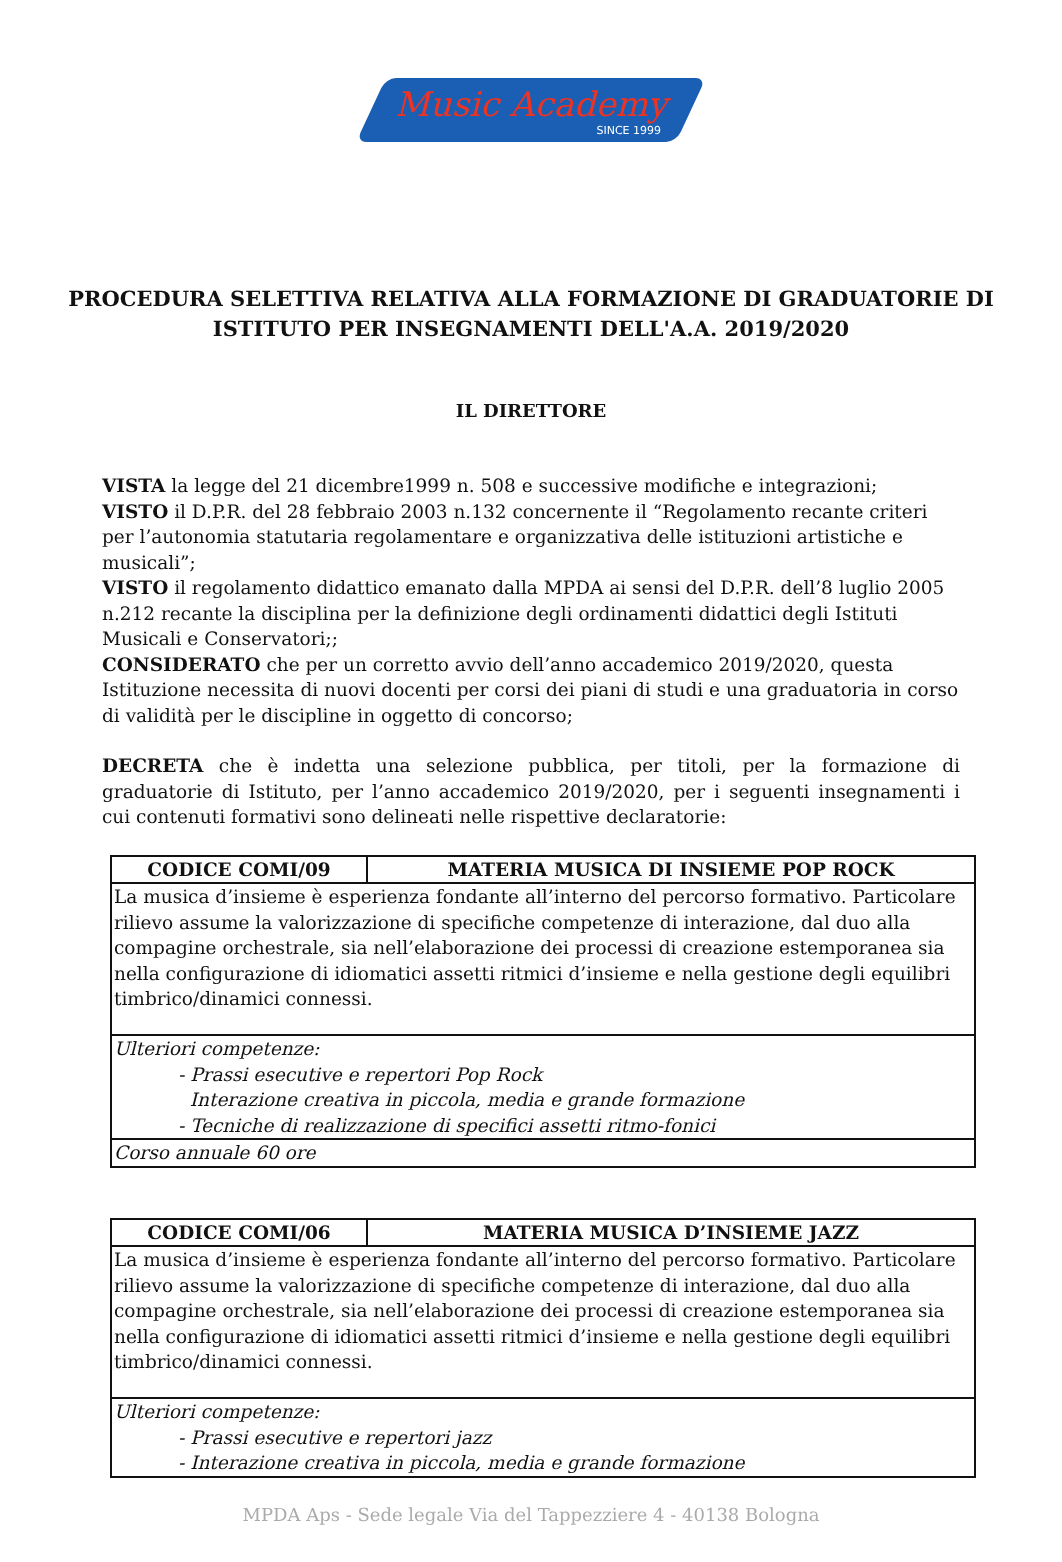Music Academy
SINCE 1999
PROCEDURA SELETTIVA RELATIVA ALLA FORMAZIONE DI GRADUATORIE DI ISTITUTO PER INSEGNAMENTI DELL'A.A. 2019/2020
IL DIRETTORE
VISTA la legge del 21 dicembre1999 n. 508 e successive modifiche e integrazioni;
VISTO il D.P.R. del 28 febbraio 2003 n.132 concernente il “Regolamento recante criteri per l’autonomia statutaria regolamentare e organizzativa delle istituzioni artistiche e musicali”;
VISTO il regolamento didattico emanato dalla MPDA ai sensi del D.P.R. dell’8 luglio 2005 n.212 recante la disciplina per la definizione degli ordinamenti didattici degli Istituti Musicali e Conservatori;;
CONSIDERATO che per un corretto avvio dell’anno accademico 2019/2020, questa Istituzione necessita di nuovi docenti per corsi dei piani di studi e una graduatoria in corso di validità per le discipline in oggetto di concorso;
DECRETA che è indetta una selezione pubblica, per titoli, per la formazione di graduatorie di Istituto, per l’anno accademico 2019/2020, per i seguenti insegnamenti i cui contenuti formativi sono delineati nelle rispettive declaratorie:
| CODICE COMI/09 | MATERIA MUSICA DI INSIEME POP ROCK |
| --- | --- |
| La musica d’insieme è esperienza fondante all’interno del percorso formativo. Particolare rilievo assume la valorizzazione di specifiche competenze di interazione, dal duo alla compagine orchestrale, sia nell’elaborazione dei processi di creazione estemporanea sia nella configurazione di idiomatici assetti ritmici d’insieme e nella gestione degli equilibri timbrico/dinamici connessi. | |
| Ulteriori competenze: - Prassi esecutive e repertori Pop Rock Interazione creativa in piccola, media e grande formazione - Tecniche di realizzazione di specifici assetti ritmo-fonici | |
| Corso annuale 60 ore | |
| CODICE COMI/06 | MATERIA MUSICA D’INSIEME JAZZ |
| --- | --- |
| La musica d’insieme è esperienza fondante all’interno del percorso formativo. Particolare rilievo assume la valorizzazione di specifiche competenze di interazione, dal duo alla compagine orchestrale, sia nell’elaborazione dei processi di creazione estemporanea sia nella configurazione di idiomatici assetti ritmici d’insieme e nella gestione degli equilibri timbrico/dinamici connessi. | |
| Ulteriori competenze: - Prassi esecutive e repertori jazz - Interazione creativa in piccola, media e grande formazione | |
MPDA Aps - Sede legale Via del Tappezziere 4 - 40138 Bologna